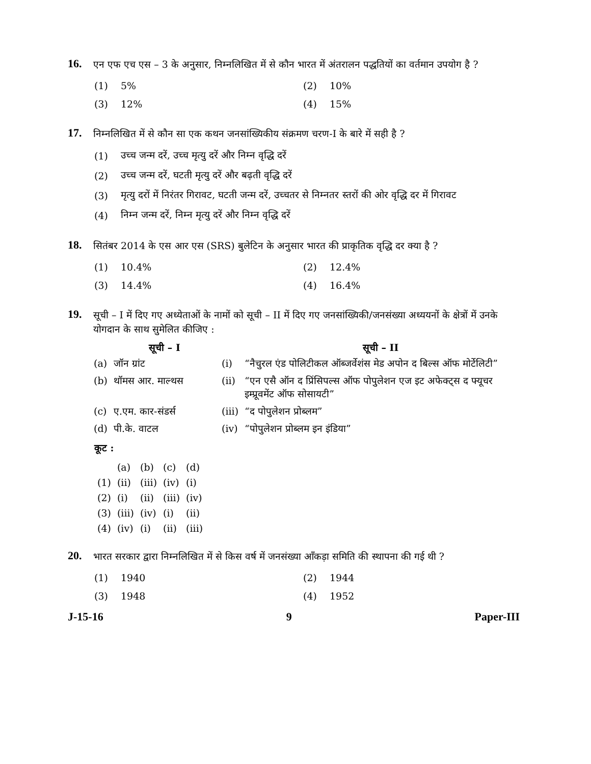16.
एन एफ एच एस – 3 के अनुसार, निम्नलिखित में से कौन भारत में अंतरालन पद्धतियों का वर्तमान उपयोग है ?
(1) 5% (2) 10%
(3) 12% (4) 15%
17.
निम्नलिखित में से कौन सा एक कथन जनसांख्यिकीय संक्रमण चरण-I के बारे में सही है ?
(1) उच्च जन्म दरें, उच्च मृत्यु दरें और निम्न वृद्धि दरें
(2) उच्च जन्म दरें, घटती मृत्यु दरें और बढ़ती वृद्धि दरें
(3) मृत्यु दरों में निरंतर गिरावट, घटती जन्म दरें, उच्चतर से निम्नतर स्तरों की ओर वृद्धि दर में गिरावट
(4) निम्न जन्म दरें, निम्न मृत्यु दरें और निम्न वृद्धि दरें
18.
सितंबर 2014 के एस आर एस (SRS) बुलेटिन के अनुसार भारत की प्राकृतिक वृद्धि दर क्या है ?
(1) 10.4% (2) 12.4%
(3) 14.4% (4) 16.4%
19.
सूची – I में दिए गए अध्येताओं के नामों को सूची – II में दिए गए जनसांख्यिकी/जनसंख्या अध्ययनों के क्षेत्रों में उनके योगदान के साथ सुमेलित कीजिए :
| | सूची – I | | सूची – II |
| --- | --- | --- | --- |
| (a) | जॉन ग्रांट | (i) | “नैचुरल एंड पोलिटीकल ऑब्जर्वेशंस मेड अपोन द बिल्स ऑफ मोर्टेलिटी” |
| (b) | थॉमस आर. माल्थस | (ii) | “एन एसै ऑन द प्रिंसिपल्स ऑफ पोपुलेशन एज इट अफेक्ट्स द फ्यूचर इम्प्रूवमेंट ऑफ सोसायटी” |
| (c) | ए.एम. कार-संडर्स | (iii) | “द पोपुलेशन प्रोब्लम” |
| (d) | पी.के. वाटल | (iv) | “पोपुलेशन प्रोब्लम इन इंडिया” |
कूट :
| | (a) | (b) | (c) | (d) |
| (1) | (ii) | (iii) | (iv) | (i) |
| (2) | (i) | (ii) | (iii) | (iv) |
| (3) | (iii) | (iv) | (i) | (ii) |
| (4) | (iv) | (i) | (ii) | (iii) |
20.
भारत सरकार द्वारा निम्नलिखित में से किस वर्ष में जनसंख्या आँकड़ा समिति की स्थापना की गई थी ?
(1) 1940 (2) 1944
(3) 1948 (4) 1952
J-15-16 9 Paper-III